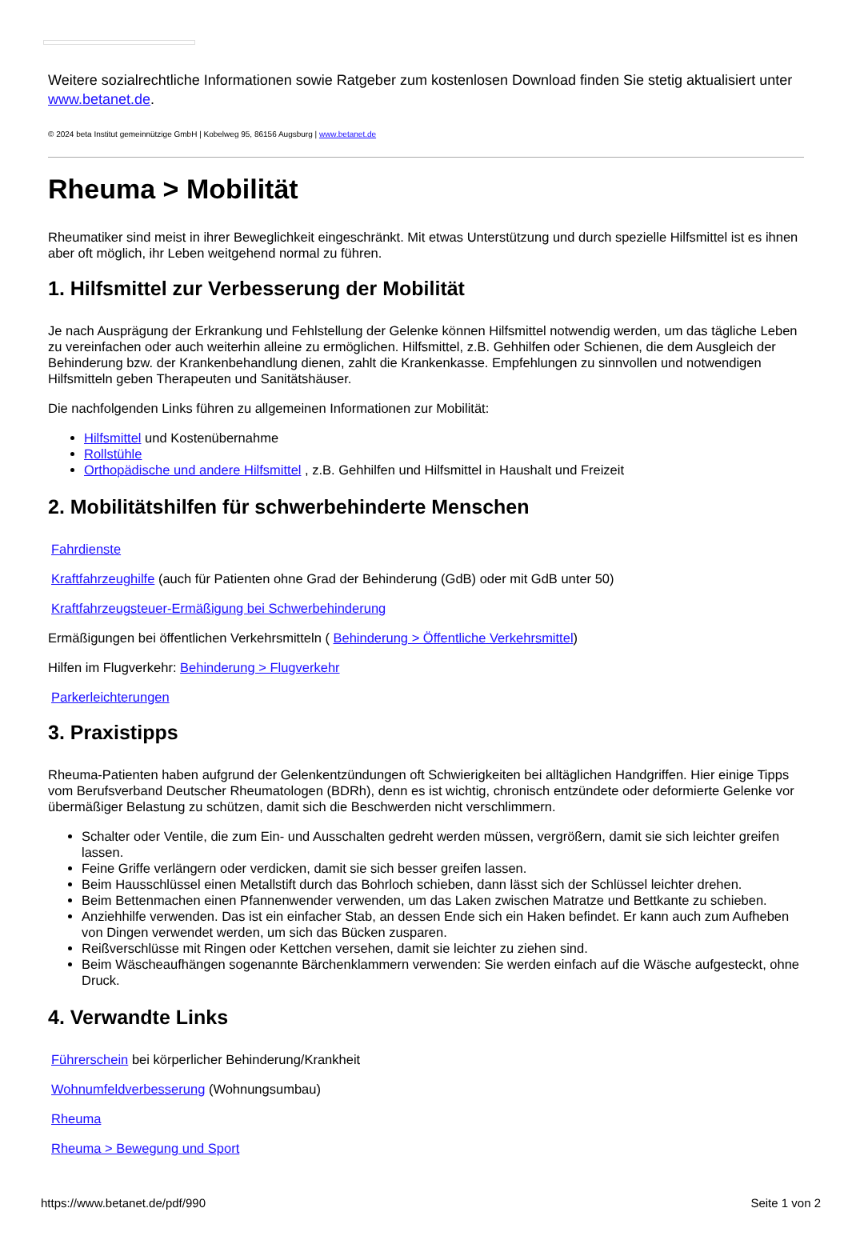Weitere sozialrechtliche Informationen sowie Ratgeber zum kostenlosen Download finden Sie stetig aktualisiert unter www.betanet.de.
© 2024 beta Institut gemeinnützige GmbH | Kobelweg 95, 86156 Augsburg | www.betanet.de
Rheuma > Mobilität
Rheumatiker sind meist in ihrer Beweglichkeit eingeschränkt. Mit etwas Unterstützung und durch spezielle Hilfsmittel ist es ihnen aber oft möglich, ihr Leben weitgehend normal zu führen.
1. Hilfsmittel zur Verbesserung der Mobilität
Je nach Ausprägung der Erkrankung und Fehlstellung der Gelenke können Hilfsmittel notwendig werden, um das tägliche Leben zu vereinfachen oder auch weiterhin alleine zu ermöglichen. Hilfsmittel, z.B. Gehhilfen oder Schienen, die dem Ausgleich der Behinderung bzw. der Krankenbehandlung dienen, zahlt die Krankenkasse. Empfehlungen zu sinnvollen und notwendigen Hilfsmitteln geben Therapeuten und Sanitätshäuser.
Die nachfolgenden Links führen zu allgemeinen Informationen zur Mobilität:
Hilfsmittel und Kostenübernahme
Rollstühle
Orthopädische und andere Hilfsmittel , z.B. Gehhilfen und Hilfsmittel in Haushalt und Freizeit
2. Mobilitätshilfen für schwerbehinderte Menschen
Fahrdienste
Kraftfahrzeughilfe (auch für Patienten ohne Grad der Behinderung (GdB) oder mit GdB unter 50)
Kraftfahrzeugsteuer-Ermäßigung bei Schwerbehinderung
Ermäßigungen bei öffentlichen Verkehrsmitteln ( Behinderung > Öffentliche Verkehrsmittel)
Hilfen im Flugverkehr: Behinderung > Flugverkehr
Parkerleichterungen
3. Praxistipps
Rheuma-Patienten haben aufgrund der Gelenkentzündungen oft Schwierigkeiten bei alltäglichen Handgriffen. Hier einige Tipps vom Berufsverband Deutscher Rheumatologen (BDRh), denn es ist wichtig, chronisch entzündete oder deformierte Gelenke vor übermäßiger Belastung zu schützen, damit sich die Beschwerden nicht verschlimmern.
Schalter oder Ventile, die zum Ein- und Ausschalten gedreht werden müssen, vergrößern, damit sie sich leichter greifen lassen.
Feine Griffe verlängern oder verdicken, damit sie sich besser greifen lassen.
Beim Hausschlüssel einen Metallstift durch das Bohrloch schieben, dann lässt sich der Schlüssel leichter drehen.
Beim Bettenmachen einen Pfannenwender verwenden, um das Laken zwischen Matratze und Bettkante zu schieben.
Anziehhilfe verwenden. Das ist ein einfacher Stab, an dessen Ende sich ein Haken befindet. Er kann auch zum Aufheben von Dingen verwendet werden, um sich das Bücken zusparen.
Reißverschlüsse mit Ringen oder Kettchen versehen, damit sie leichter zu ziehen sind.
Beim Wäscheaufhängen sogenannte Bärchenklammern verwenden: Sie werden einfach auf die Wäsche aufgesteckt, ohne Druck.
4. Verwandte Links
Führerschein bei körperlicher Behinderung/Krankheit
Wohnumfeldverbesserung (Wohnungsumbau)
Rheuma
Rheuma > Bewegung und Sport
https://www.betanet.de/pdf/990 Seite 1 von 2